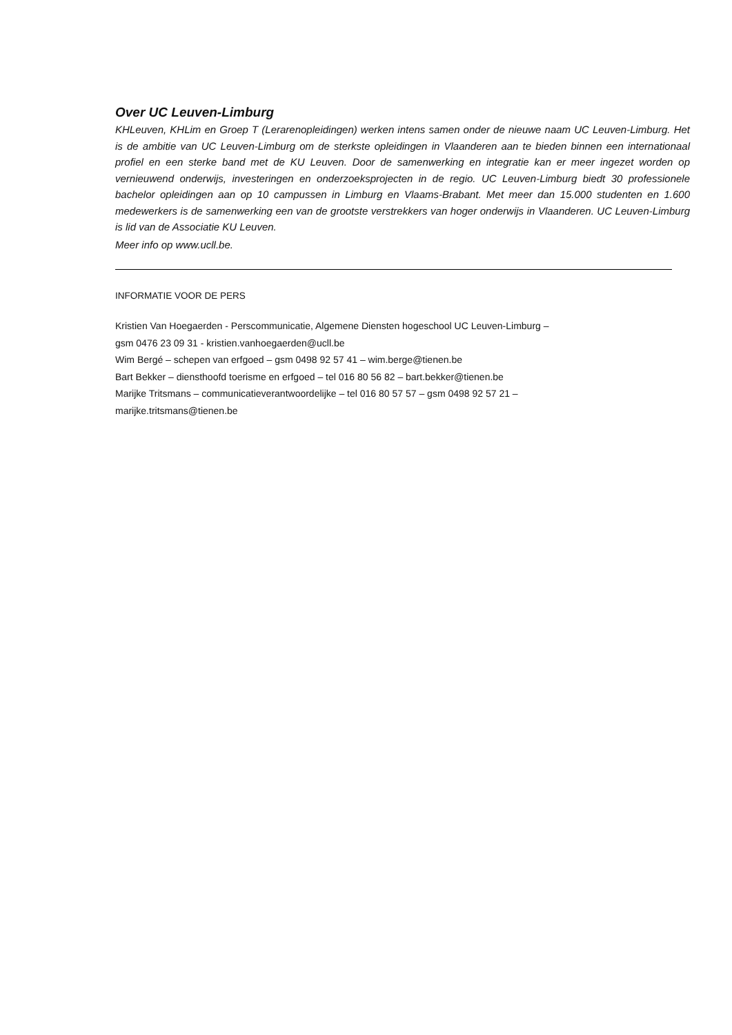Over UC Leuven-Limburg
KHLeuven, KHLim en Groep T (Lerarenopleidingen) werken intens samen onder de nieuwe naam UC Leuven-Limburg. Het is de ambitie van UC Leuven-Limburg om de sterkste opleidingen in Vlaanderen aan te bieden binnen een internationaal profiel en een sterke band met de KU Leuven. Door de samenwerking en integratie kan er meer ingezet worden op vernieuwend onderwijs, investeringen en onderzoeksprojecten in de regio. UC Leuven-Limburg biedt 30 professionele bachelor opleidingen aan op 10 campussen in Limburg en Vlaams-Brabant. Met meer dan 15.000 studenten en 1.600 medewerkers is de samenwerking een van de grootste verstrekkers van hoger onderwijs in Vlaanderen. UC Leuven-Limburg is lid van de Associatie KU Leuven.
Meer info op www.ucll.be.
INFORMATIE VOOR DE PERS
Kristien Van Hoegaerden - Perscommunicatie, Algemene Diensten hogeschool UC Leuven-Limburg –
gsm 0476 23 09 31 - kristien.vanhoegaerden@ucll.be
Wim Bergé – schepen van erfgoed – gsm 0498 92 57 41 – wim.berge@tienen.be
Bart Bekker – diensthoofd toerisme en erfgoed – tel 016 80 56 82 – bart.bekker@tienen.be
Marijke Tritsmans – communicatieverantwoordelijke – tel 016 80 57 57 – gsm 0498 92 57 21 –
marijke.tritsmans@tienen.be